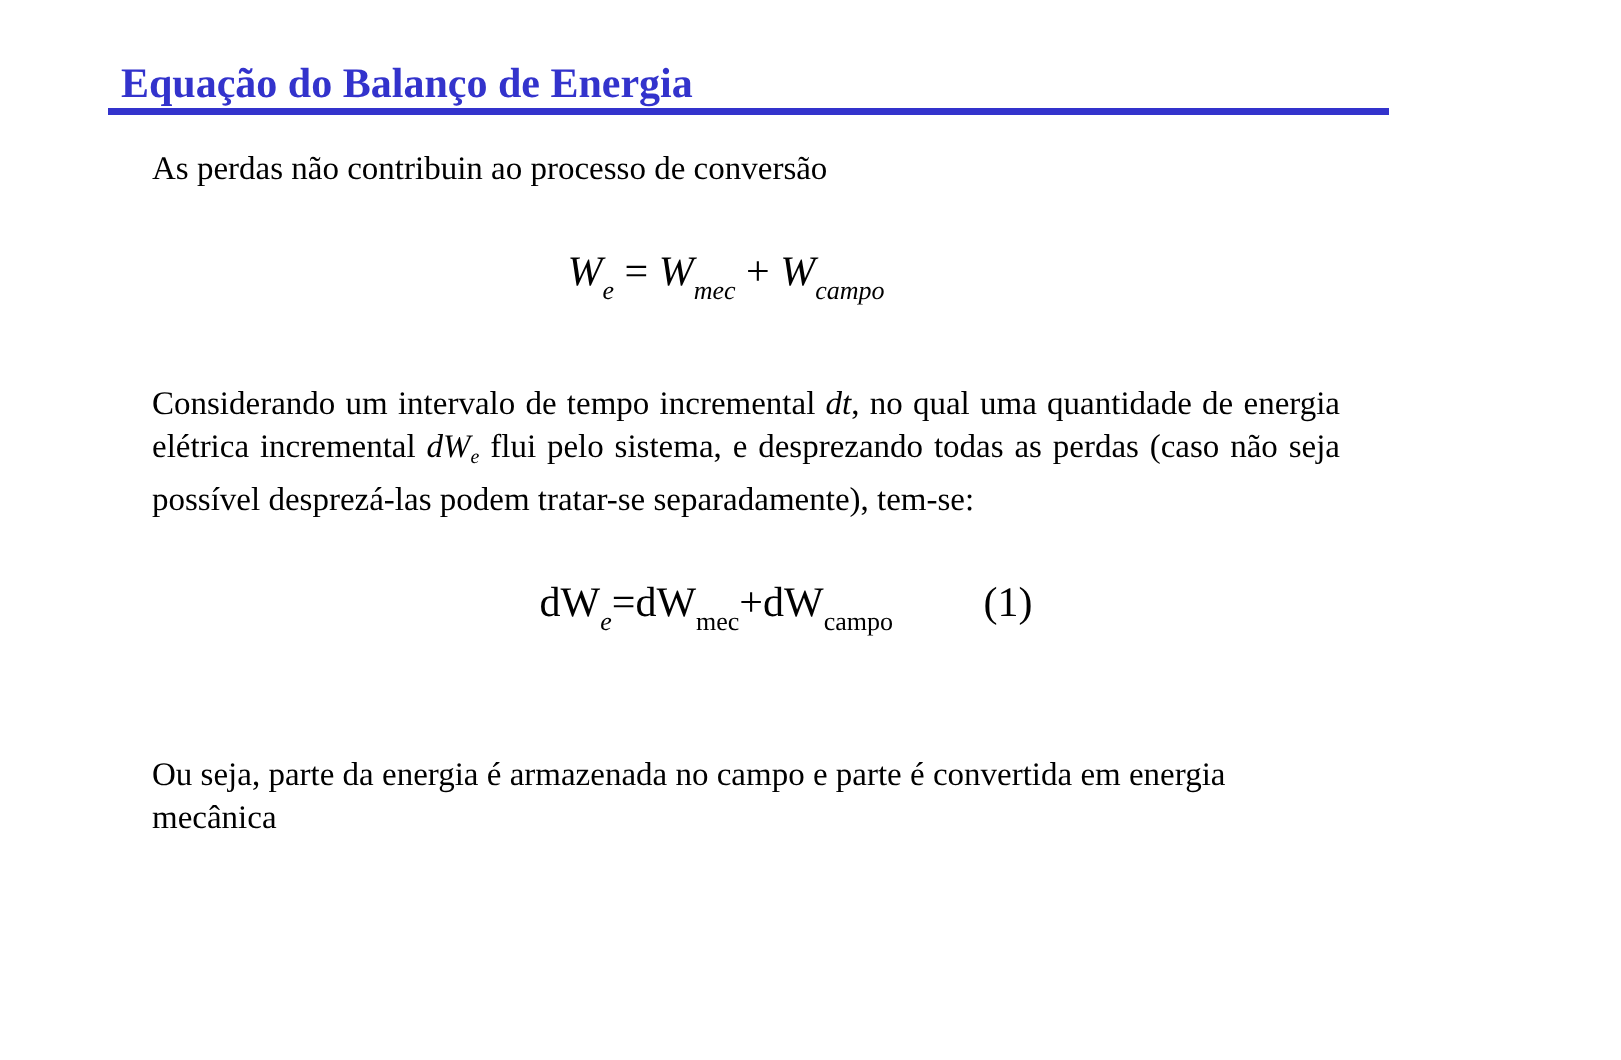Equação do Balanço de Energia
As perdas não contribuin ao processo de conversão
W<sub>e</sub> = W<sub>mec</sub> + W<sub>campo</sub>
Considerando um intervalo de tempo incremental dt, no qual uma quantidade de energia elétrica incremental dW<sub>e</sub> flui pelo sistema, e desprezando todas as perdas (caso não seja possível desprezá-las podem tratar-se separadamente), tem-se:
dW<sub>e</sub>=dW<sub>mec</sub>+dW<sub>campo</sub> (1)
Ou seja, parte da energia é armazenada no campo e parte é convertida em energia mecânica